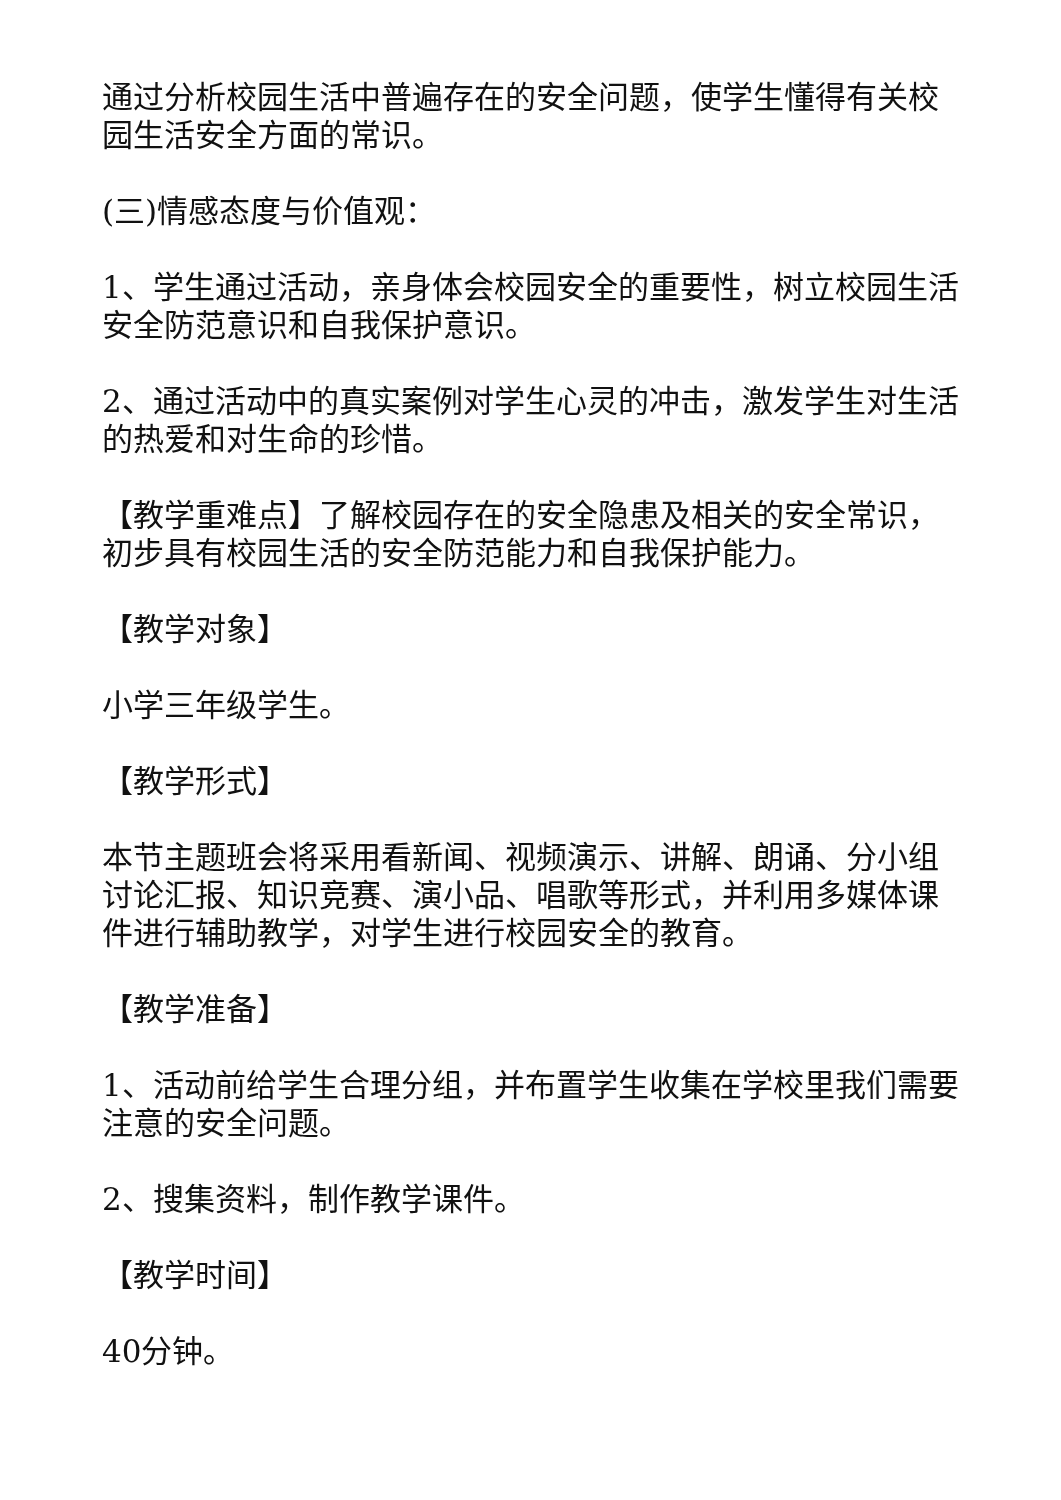通过分析校园生活中普遍存在的安全问题，使学生懂得有关校园生活安全方面的常识。
(三)情感态度与价值观：
1、学生通过活动，亲身体会校园安全的重要性，树立校园生活安全防范意识和自我保护意识。
2、通过活动中的真实案例对学生心灵的冲击，激发学生对生活的热爱和对生命的珍惜。
【教学重难点】了解校园存在的安全隐患及相关的安全常识，初步具有校园生活的安全防范能力和自我保护能力。
【教学对象】
小学三年级学生。
【教学形式】
本节主题班会将采用看新闻、视频演示、讲解、朗诵、分小组讨论汇报、知识竞赛、演小品、唱歌等形式，并利用多媒体课件进行辅助教学，对学生进行校园安全的教育。
【教学准备】
1、活动前给学生合理分组，并布置学生收集在学校里我们需要注意的安全问题。
2、搜集资料，制作教学课件。
【教学时间】
40分钟。